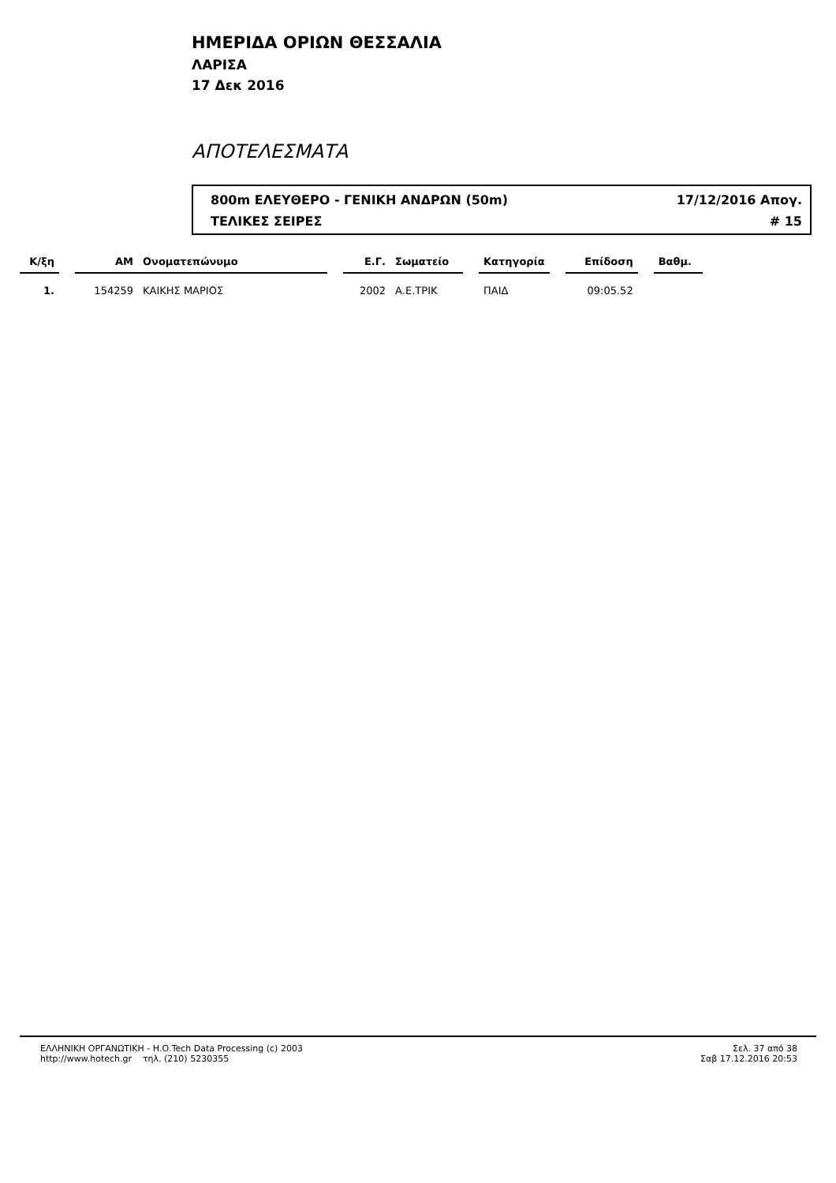ΗΜΕΡΙΔΑ ΟΡΙΩΝ ΘΕΣΣΑΛΙΑ
ΛΑΡΙΣΑ
17 Δεκ 2016
ΑΠΟΤΕΛΕΣΜΑΤΑ
800m ΕΛΕΥΘΕΡΟ - ΓΕΝΙΚΗ ΑΝΔΡΩΝ (50m) 17/12/2016 Απογ.
ΤΕΛΙΚΕΣ ΣΕΙΡΕΣ # 15
| Κ/ξη | | ΑΜ | Ονοματεπώνυμο | | Ε.Γ. | Σωματείο | | Κατηγορία | | Επίδοση | | Βαθμ. |
| --- | --- | --- | --- | --- | --- | --- | --- | --- | --- | --- | --- | --- |
| 1. | | 154259 | ΚΑΙΚΗΣ ΜΑΡΙΟΣ | | 2002 | Α.Ε.ΤΡΙΚ | | ΠΑΙΔ | | 09:05.52 | | |
ΕΛΛΗΝΙΚΗ ΟΡΓΑΝΩΤΙΚΗ - Η.Ο.Tech Data Processing (c) 2003
http://www.hotech.gr τηλ. (210) 5230355
Σελ. 37 από 38
Σαβ 17.12.2016 20:53